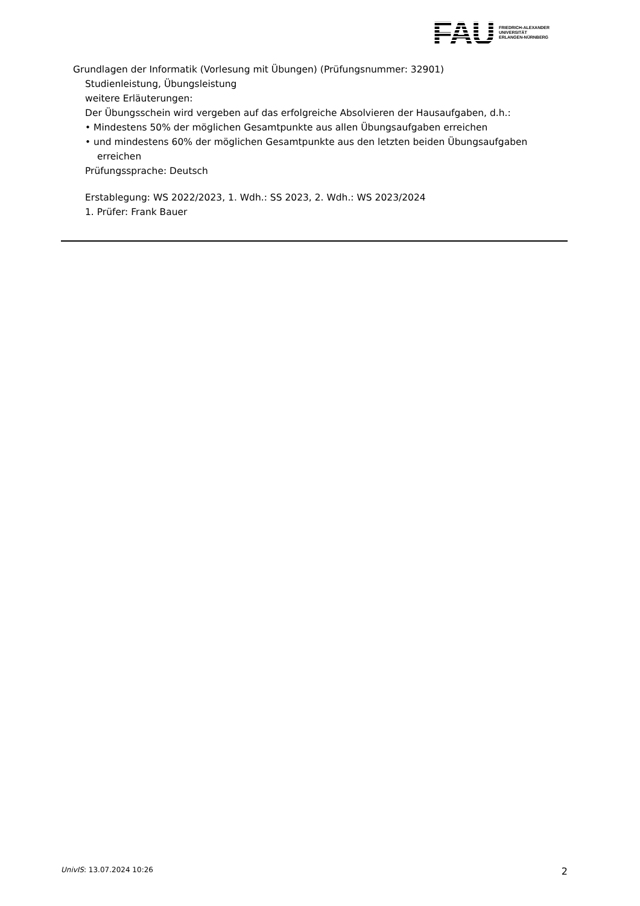FAU FRIEDRICH-ALEXANDER
UNIVERSITÄT
ERLANGEN-NÜRNBERG
Grundlagen der Informatik (Vorlesung mit Übungen) (Prüfungsnummer: 32901)
Studienleistung, Übungsleistung
weitere Erläuterungen:
Der Übungsschein wird vergeben auf das erfolgreiche Absolvieren der Hausaufgaben, d.h.:
• Mindestens 50% der möglichen Gesamtpunkte aus allen Übungsaufgaben erreichen
• und mindestens 60% der möglichen Gesamtpunkte aus den letzten beiden Übungsaufgaben erreichen
Prüfungssprache: Deutsch
Erstablegung: WS 2022/2023, 1. Wdh.: SS 2023, 2. Wdh.: WS 2023/2024
1. Prüfer: Frank Bauer
UnivIS: 13.07.2024 10:26 2